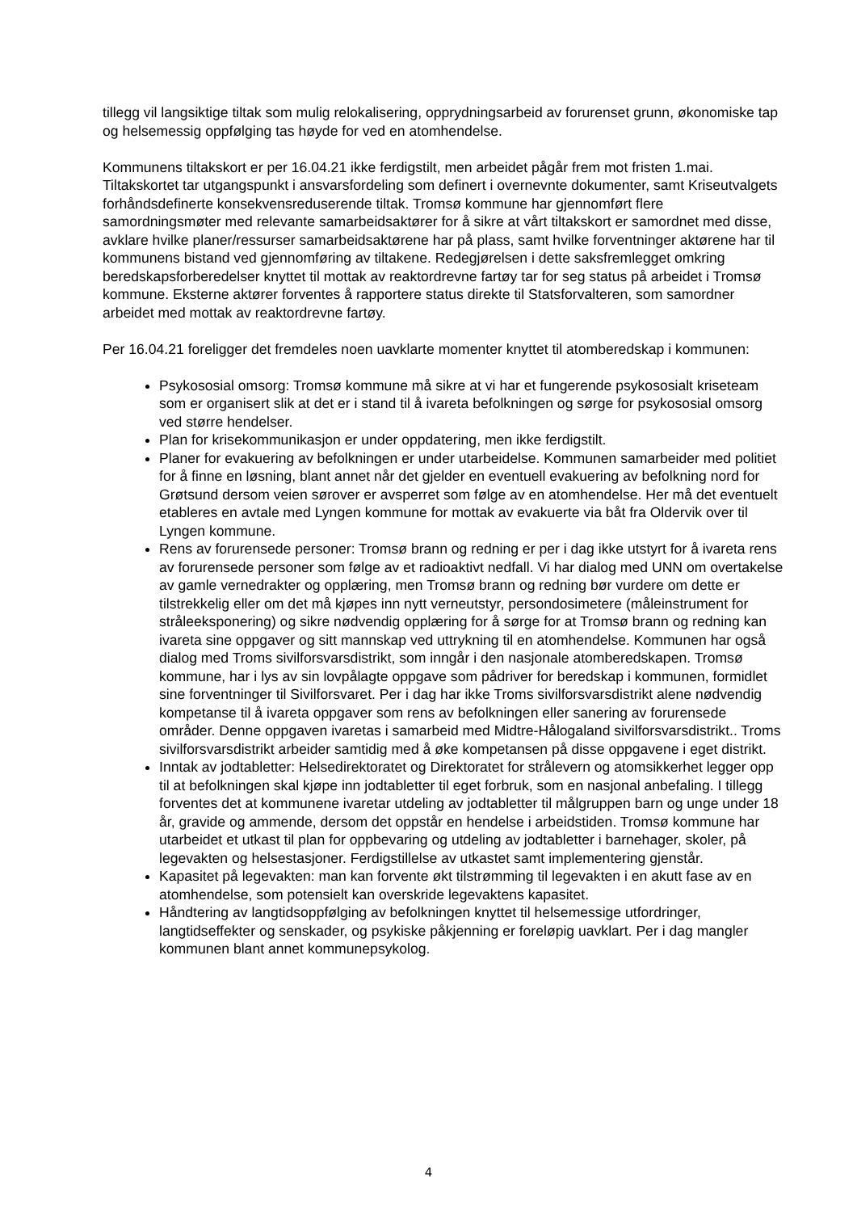tillegg vil langsiktige tiltak som mulig relokalisering, opprydningsarbeid av forurenset grunn, økonomiske tap og helsemessig oppfølging tas høyde for ved en atomhendelse.
Kommunens tiltakskort er per 16.04.21 ikke ferdigstilt, men arbeidet pågår frem mot fristen 1.mai. Tiltakskortet tar utgangspunkt i ansvarsfordeling som definert i overnevnte dokumenter, samt Kriseutvalgets forhåndsdefinerte konsekvensreduserende tiltak. Tromsø kommune har gjennomført flere samordningsmøter med relevante samarbeidsaktører for å sikre at vårt tiltakskort er samordnet med disse, avklare hvilke planer/ressurser samarbeidsaktørene har på plass, samt hvilke forventninger aktørene har til kommunens bistand ved gjennomføring av tiltakene. Redegjørelsen i dette saksfremlegget omkring beredskapsforberedelser knyttet til mottak av reaktordrevne fartøy tar for seg status på arbeidet i Tromsø kommune. Eksterne aktører forventes å rapportere status direkte til Statsforvalteren, som samordner arbeidet med mottak av reaktordrevne fartøy.
Per 16.04.21 foreligger det fremdeles noen uavklarte momenter knyttet til atomberedskap i kommunen:
Psykososial omsorg: Tromsø kommune må sikre at vi har et fungerende psykososialt kriseteam som er organisert slik at det er i stand til å ivareta befolkningen og sørge for psykososial omsorg ved større hendelser.
Plan for krisekommunikasjon er under oppdatering, men ikke ferdigstilt.
Planer for evakuering av befolkningen er under utarbeidelse. Kommunen samarbeider med politiet for å finne en løsning, blant annet når det gjelder en eventuell evakuering av befolkning nord for Grøtsund dersom veien sørover er avsperret som følge av en atomhendelse. Her må det eventuelt etableres en avtale med Lyngen kommune for mottak av evakuerte via båt fra Oldervik over til Lyngen kommune.
Rens av forurensede personer: Tromsø brann og redning er per i dag ikke utstyrt for å ivareta rens av forurensede personer som følge av et radioaktivt nedfall. Vi har dialog med UNN om overtakelse av gamle vernedrakter og opplæring, men Tromsø brann og redning bør vurdere om dette er tilstrekkelig eller om det må kjøpes inn nytt verneutstyr, persondosimetere (måleinstrument for stråleeksponering) og sikre nødvendig opplæring for å sørge for at Tromsø brann og redning kan ivareta sine oppgaver og sitt mannskap ved uttrykning til en atomhendelse. Kommunen har også dialog med Troms sivilforsvarsdistrikt, som inngår i den nasjonale atomberedskapen. Tromsø kommune, har i lys av sin lovpålagte oppgave som pådriver for beredskap i kommunen, formidlet sine forventninger til Sivilforsvaret. Per i dag har ikke Troms sivilforsvarsdistrikt alene nødvendig kompetanse til å ivareta oppgaver som rens av befolkningen eller sanering av forurensede områder. Denne oppgaven ivaretas i samarbeid med Midtre-Hålogaland sivilforsvarsdistrikt.. Troms sivilforsvarsdistrikt arbeider samtidig med å øke kompetansen på disse oppgavene i eget distrikt.
Inntak av jodtabletter: Helsedirektoratet og Direktoratet for strålevern og atomsikkerhet legger opp til at befolkningen skal kjøpe inn jodtabletter til eget forbruk, som en nasjonal anbefaling. I tillegg forventes det at kommunene ivaretar utdeling av jodtabletter til målgruppen barn og unge under 18 år, gravide og ammende, dersom det oppstår en hendelse i arbeidstiden. Tromsø kommune har utarbeidet et utkast til plan for oppbevaring og utdeling av jodtabletter i barnehager, skoler, på legevakten og helsestasjoner. Ferdigstillelse av utkastet samt implementering gjenstår.
Kapasitet på legevakten: man kan forvente økt tilstrømming til legevakten i en akutt fase av en atomhendelse, som potensielt kan overskride legevaktens kapasitet.
Håndtering av langtidsoppfølging av befolkningen knyttet til helsemessige utfordringer, langtidseffekter og senskader, og psykiske påkjenning er foreløpig uavklart. Per i dag mangler kommunen blant annet kommunepsykolog.
4